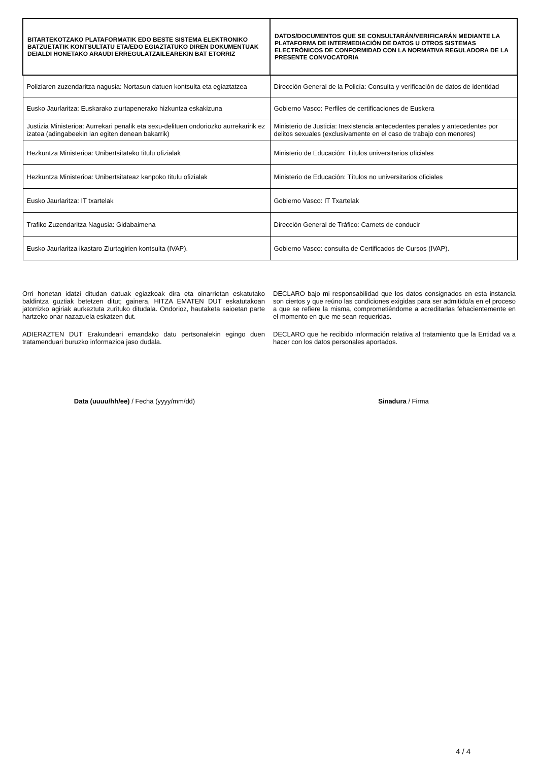| BITARTEKOTZAKO PLATAFORMATIK EDO BESTE SISTEMA ELEKTRONIKO BATZUETATIK KONTSULTATU ETA/EDO EGIAZTATUKO DIREN DOKUMENTUAK DEIALDI HONETAKO ARAUDI ERREGULATZAILEAREKIN BAT ETORRIZ | DATOS/DOCUMENTOS QUE SE CONSULTARÁN/VERIFICARÁN MEDIANTE LA PLATAFORMA DE INTERMEDIACIÓN DE DATOS U OTROS SISTEMAS ELECTRÓNICOS DE CONFORMIDAD CON LA NORMATIVA REGULADORA DE LA PRESENTE CONVOCATORIA |
| --- | --- |
| Poliziaren zuzendaritza nagusia: Nortasun datuen kontsulta eta egiaztatzea | Dirección General de la Policía: Consulta y verificación de datos de identidad |
| Eusko Jaurlaritza: Euskarako ziurtapenerako hizkuntza eskakizuna | Gobierno Vasco: Perfiles de certificaciones de Euskera |
| Justizia Ministerioa: Aurrekari penalik eta sexu-delituen ondoriozko aurrekaririk ez izatea (adingabeekin lan egiten denean bakarrik) | Ministerio de Justicia: Inexistencia antecedentes penales y antecedentes por delitos sexuales (exclusivamente en el caso de trabajo con menores) |
| Hezkuntza Ministerioa: Unibertsitateko titulu ofizialak | Ministerio de Educación: Títulos universitarios oficiales |
| Hezkuntza Ministerioa: Unibertsitateaz kanpoko titulu ofizialak | Ministerio de Educación: Títulos no universitarios oficiales |
| Eusko Jaurlaritza: IT txartelak | Gobierno Vasco: IT Txartelak |
| Trafiko Zuzendaritza Nagusia: Gidabaimena | Dirección General de Tráfico: Carnets de conducir |
| Eusko Jaurlaritza ikastaro Ziurtagirien kontsulta (IVAP). | Gobierno Vasco: consulta de Certificados de Cursos (IVAP). |
Orri honetan idatzi ditudan datuak egiazkoak dira eta oinarrietan eskatutako baldintza guztiak betetzen ditut; gainera, HITZA EMATEN DUT eskatutakoan jatorrizko agiriak aurkeztuta zurituko ditudala. Ondorioz, hautaketa saioetan parte hartzeko onar nazazuela eskatzen dut.
ADIERAZTEN DUT Erakundeari emandako datu pertsonalekin egingo duen tratamenduari buruzko informazioa jaso dudala.
DECLARO bajo mi responsabilidad que los datos consignados en esta instancia son ciertos y que reúno las condiciones exigidas para ser admitido/a en el proceso a que se refiere la misma, comprometiéndome a acreditarlas fehacientemente en el momento en que me sean requeridas.
DECLARO que he recibido información relativa al tratamiento que la Entidad va a hacer con los datos personales aportados.
Data (uuuu/hh/ee) / Fecha (yyyy/mm/dd)
Sinadura / Firma
4 / 4